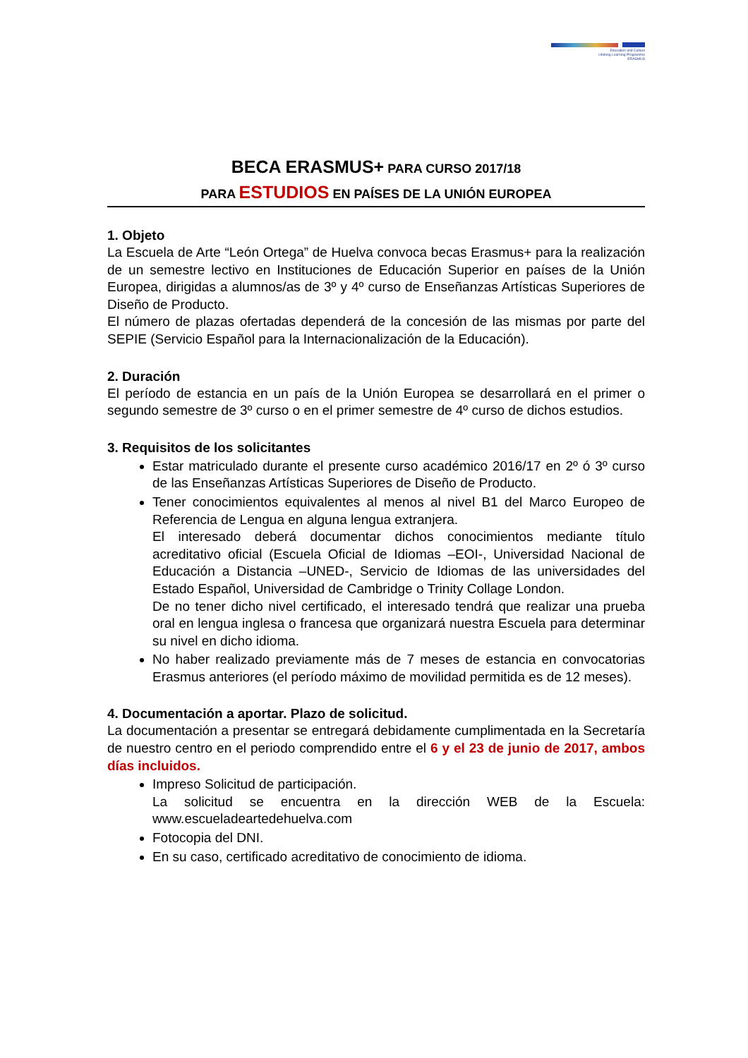Education and Culture
Lifelong Learning Programme
ERASMUS
BECA ERASMUS+ PARA CURSO 2017/18
PARA ESTUDIOS EN PAÍSES DE LA UNIÓN EUROPEA
1. Objeto
La Escuela de Arte “León Ortega” de Huelva convoca becas Erasmus+ para la realización de un semestre lectivo en Instituciones de Educación Superior en países de la Unión Europea, dirigidas a alumnos/as de 3º y 4º curso de Enseñanzas Artísticas Superiores de Diseño de Producto.
El número de plazas ofertadas dependerá de la concesión de las mismas por parte del SEPIE (Servicio Español para la Internacionalización de la Educación).
2. Duración
El período de estancia en un país de la Unión Europea se desarrollará en el primer o segundo semestre de 3º curso o en el primer semestre de 4º curso de dichos estudios.
3. Requisitos de los solicitantes
Estar matriculado durante el presente curso académico 2016/17 en 2º ó 3º curso de las Enseñanzas Artísticas Superiores de Diseño de Producto.
Tener conocimientos equivalentes al menos al nivel B1 del Marco Europeo de Referencia de Lengua en alguna lengua extranjera.
El interesado deberá documentar dichos conocimientos mediante título acreditativo oficial (Escuela Oficial de Idiomas –EOI-, Universidad Nacional de Educación a Distancia –UNED-, Servicio de Idiomas de las universidades del Estado Español, Universidad de Cambridge o Trinity Collage London.
De no tener dicho nivel certificado, el interesado tendrá que realizar una prueba oral en lengua inglesa o francesa que organizará nuestra Escuela para determinar su nivel en dicho idioma.
No haber realizado previamente más de 7 meses de estancia en convocatorias Erasmus anteriores (el período máximo de movilidad permitida es de 12 meses).
4. Documentación a aportar. Plazo de solicitud.
La documentación a presentar se entregará debidamente cumplimentada en la Secretaría de nuestro centro en el periodo comprendido entre el 6 y el 23 de junio de 2017, ambos días incluidos.
Impreso Solicitud de participación.
La solicitud se encuentra en la dirección WEB de la Escuela: www.escueladeartedehuelva.com
Fotocopia del DNI.
En su caso, certificado acreditativo de conocimiento de idioma.